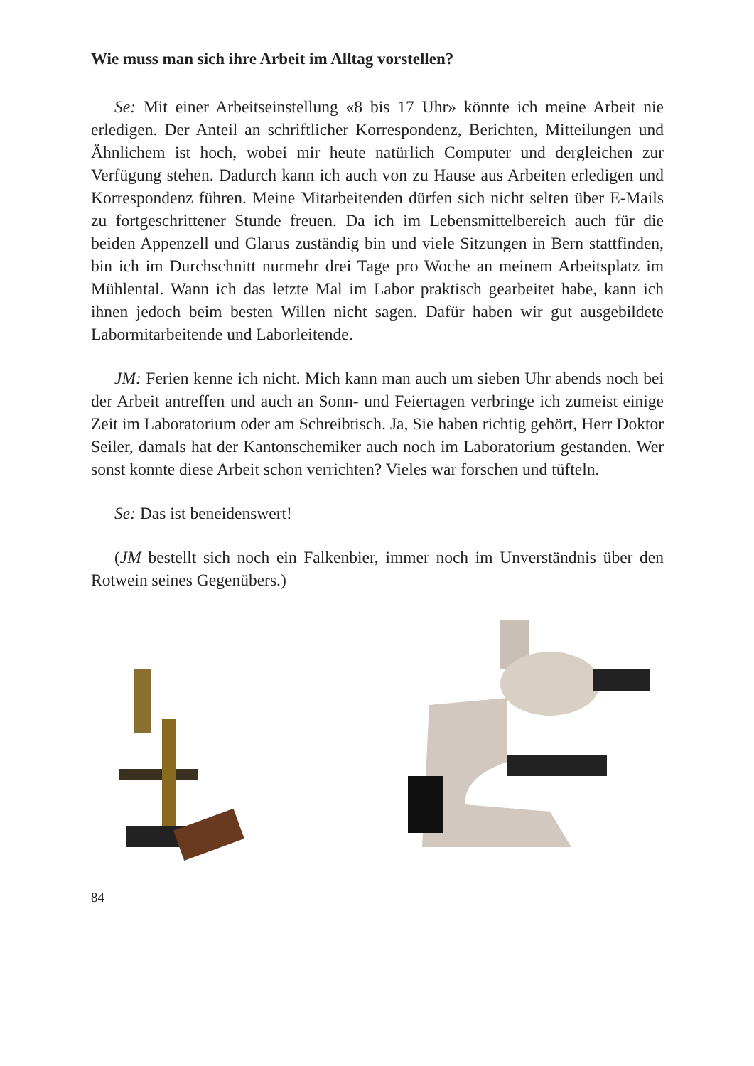Wie muss man sich ihre Arbeit im Alltag vorstellen?
Se: Mit einer Arbeitseinstellung «8 bis 17 Uhr» könnte ich meine Arbeit nie erledigen. Der Anteil an schriftlicher Korrespondenz, Berichten, Mitteilungen und Ähnlichem ist hoch, wobei mir heute natürlich Computer und dergleichen zur Verfügung stehen. Dadurch kann ich auch von zu Hause aus Arbeiten erledigen und Korrespondenz führen. Meine Mitarbeitenden dürfen sich nicht selten über E-Mails zu fortgeschrittener Stunde freuen. Da ich im Lebensmittelbereich auch für die beiden Appenzell und Glarus zuständig bin und viele Sitzungen in Bern stattfinden, bin ich im Durchschnitt nurmehr drei Tage pro Woche an meinem Arbeitsplatz im Mühlental. Wann ich das letzte Mal im Labor praktisch gearbeitet habe, kann ich ihnen jedoch beim besten Willen nicht sagen. Dafür haben wir gut ausgebildete Labormitarbeitende und Laborleitende.
JM: Ferien kenne ich nicht. Mich kann man auch um sieben Uhr abends noch bei der Arbeit antreffen und auch an Sonn- und Feiertagen verbringe ich zumeist einige Zeit im Laboratorium oder am Schreibtisch. Ja, Sie haben richtig gehört, Herr Doktor Seiler, damals hat der Kantonschemiker auch noch im Laboratorium gestanden. Wer sonst konnte diese Arbeit schon verrichten? Vieles war forschen und tüfteln.
Se: Das ist beneidenswert!
(JM bestellt sich noch ein Falkenbier, immer noch im Unverständnis über den Rotwein seines Gegenübers.)
84